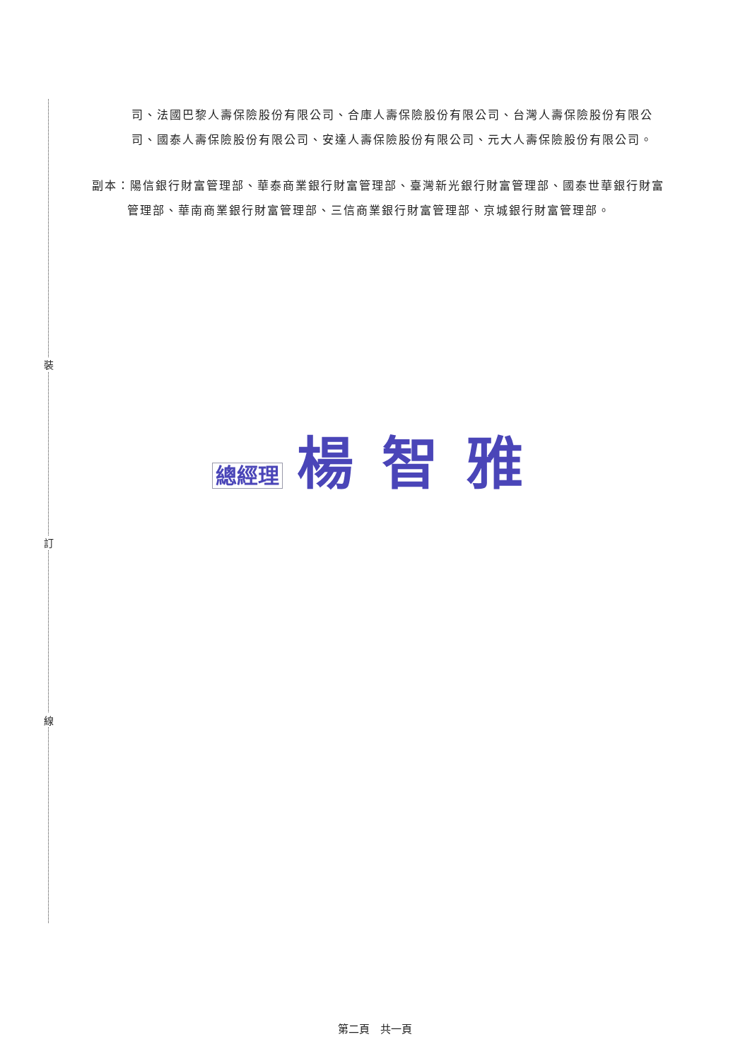裝
訂
線
司、法國巴黎人壽保險股份有限公司、合庫人壽保險股份有限公司、台灣人壽保險股份有限公司、國泰人壽保險股份有限公司、安達人壽保險股份有限公司、元大人壽保險股份有限公司。
副本：陽信銀行財富管理部、華泰商業銀行財富管理部、臺灣新光銀行財富管理部、國泰世華銀行財富管理部、華南商業銀行財富管理部、三信商業銀行財富管理部、京城銀行財富管理部。
總經理 楊智雅
第二頁　共一頁